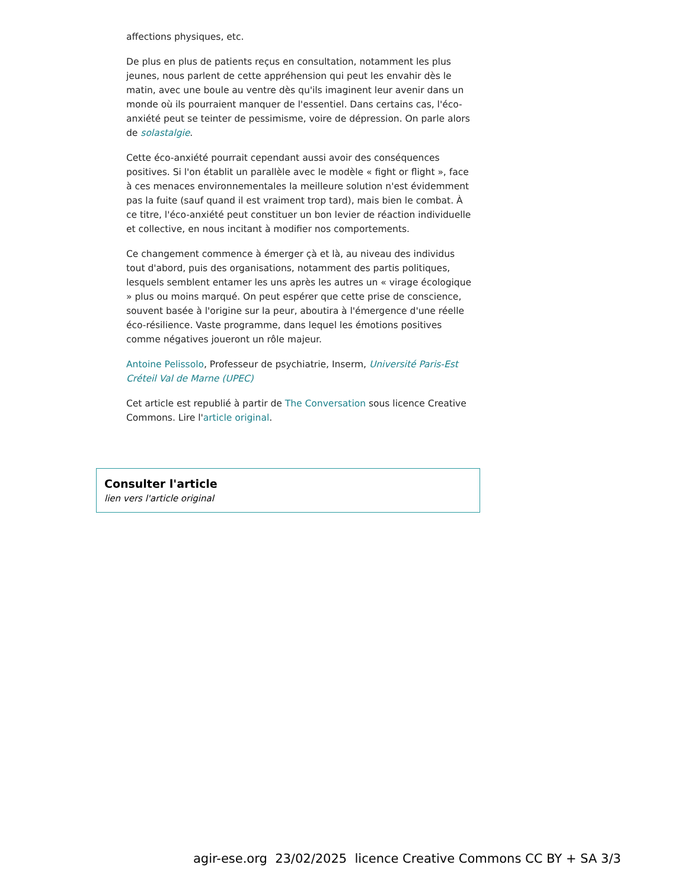affections physiques, etc.
De plus en plus de patients reçus en consultation, notamment les plus jeunes, nous parlent de cette appréhension qui peut les envahir dès le matin, avec une boule au ventre dès qu'ils imaginent leur avenir dans un monde où ils pourraient manquer de l'essentiel. Dans certains cas, l'éco-anxiété peut se teinter de pessimisme, voire de dépression. On parle alors de solastalgie.
Cette éco-anxiété pourrait cependant aussi avoir des conséquences positives. Si l'on établit un parallèle avec le modèle « fight or flight », face à ces menaces environnementales la meilleure solution n'est évidemment pas la fuite (sauf quand il est vraiment trop tard), mais bien le combat. À ce titre, l'éco-anxiété peut constituer un bon levier de réaction individuelle et collective, en nous incitant à modifier nos comportements.
Ce changement commence à émerger çà et là, au niveau des individus tout d'abord, puis des organisations, notamment des partis politiques, lesquels semblent entamer les uns après les autres un « virage écologique » plus ou moins marqué. On peut espérer que cette prise de conscience, souvent basée à l'origine sur la peur, aboutira à l'émergence d'une réelle éco-résilience. Vaste programme, dans lequel les émotions positives comme négatives joueront un rôle majeur.
Antoine Pelissolo, Professeur de psychiatrie, Inserm, Université Paris-Est Créteil Val de Marne (UPEC)
Cet article est republié à partir de The Conversation sous licence Creative Commons. Lire l'article original.
Consulter l'article
lien vers l'article original
agir-ese.org 23/02/2025 licence Creative Commons CC BY + SA 3/3